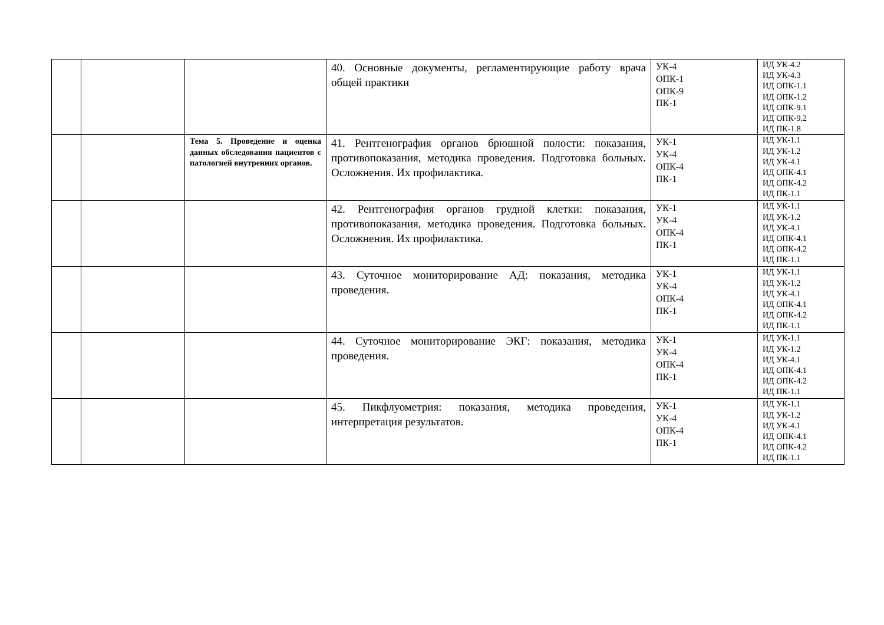| | | | 40. Основные документы, регламентирующие работу врача общей практики | УК-4 ОПК-1 ОПК-9 ПК-1 | ИД УК-4.2 ИД УК-4.3 ИД ОПК-1.1 ИД ОПК-1.2 ИД ОПК-9.1 ИД ОПК-9.2 ИД ПК-1.8 |
| | | Тема 5. Проведение и оценка данных обследования пациентов с патологией внутренних органов. | 41. Рентгенография органов брюшной полости: показания, противопоказания, методика проведения. Подготовка больных. Осложнения. Их профилактика. | УК-1 УК-4 ОПК-4 ПК-1 | ИД УК-1.1 ИД УК-1.2 ИД УК-4.1 ИД ОПК-4.1 ИД ОПК-4.2 ИД ПК-1.1 |
| | | | 42. Рентгенография органов грудной клетки: показания, противопоказания, методика проведения. Подготовка больных. Осложнения. Их профилактика. | УК-1 УК-4 ОПК-4 ПК-1 | ИД УК-1.1 ИД УК-1.2 ИД УК-4.1 ИД ОПК-4.1 ИД ОПК-4.2 ИД ПК-1.1 |
| | | | 43. Суточное мониторирование АД: показания, методика проведения. | УК-1 УК-4 ОПК-4 ПК-1 | ИД УК-1.1 ИД УК-1.2 ИД УК-4.1 ИД ОПК-4.1 ИД ОПК-4.2 ИД ПК-1.1 |
| | | | 44. Суточное мониторирование ЭКГ: показания, методика проведения. | УК-1 УК-4 ОПК-4 ПК-1 | ИД УК-1.1 ИД УК-1.2 ИД УК-4.1 ИД ОПК-4.1 ИД ОПК-4.2 ИД ПК-1.1 |
| | | | 45. Пикфлуометрия: показания, методика проведения, интерпретация результатов. | УК-1 УК-4 ОПК-4 ПК-1 | ИД УК-1.1 ИД УК-1.2 ИД УК-4.1 ИД ОПК-4.1 ИД ОПК-4.2 ИД ПК-1.1 |